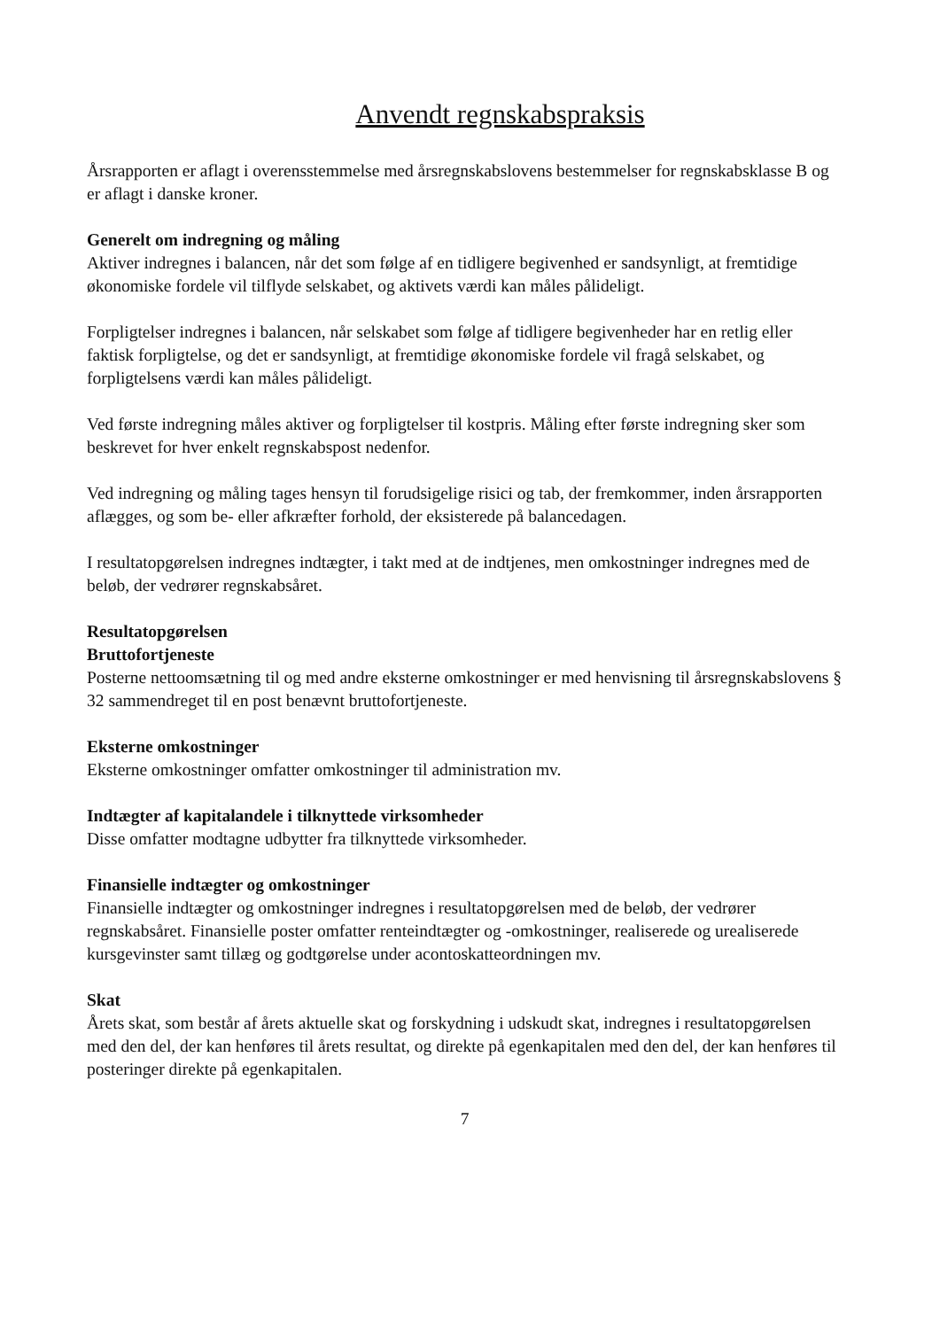Anvendt regnskabspraksis
Årsrapporten er aflagt i overensstemmelse med årsregnskabslovens bestemmelser for regnskabsklasse B og er aflagt i danske kroner.
Generelt om indregning og måling
Aktiver indregnes i balancen, når det som følge af en tidligere begivenhed er sandsynligt, at fremtidige økonomiske fordele vil tilflyde selskabet, og aktivets værdi kan måles pålideligt.
Forpligtelser indregnes i balancen, når selskabet som følge af tidligere begivenheder har en retlig eller faktisk forpligtelse, og det er sandsynligt, at fremtidige økonomiske fordele vil fragå selskabet, og forpligtelsens værdi kan måles pålideligt.
Ved første indregning måles aktiver og forpligtelser til kostpris. Måling efter første indregning sker som beskrevet for hver enkelt regnskabspost nedenfor.
Ved indregning og måling tages hensyn til forudsigelige risici og tab, der fremkommer, inden årsrapporten aflægges, og som be- eller afkræfter forhold, der eksisterede på balancedagen.
I resultatopgørelsen indregnes indtægter, i takt med at de indtjenes, men omkostninger indregnes med de beløb, der vedrører regnskabsåret.
Resultatopgørelsen
Bruttofortjeneste
Posterne nettoomsætning til og med andre eksterne omkostninger er med henvisning til årsregnskabslovens § 32 sammendreget til en post benævnt bruttofortjeneste.
Eksterne omkostninger
Eksterne omkostninger omfatter omkostninger til administration mv.
Indtægter af kapitalandele i tilknyttede virksomheder
Disse omfatter modtagne udbytter fra tilknyttede virksomheder.
Finansielle indtægter og omkostninger
Finansielle indtægter og omkostninger indregnes i resultatopgørelsen med de beløb, der vedrører regnskabsåret. Finansielle poster omfatter renteindtægter og -omkostninger, realiserede og urealiserede kursgevinster samt tillæg og godtgørelse under acontoskatteordningen mv.
Skat
Årets skat, som består af årets aktuelle skat og forskydning i udskudt skat, indregnes i resultatopgørelsen med den del, der kan henføres til årets resultat, og direkte på egenkapitalen med den del, der kan henføres til posteringer direkte på egenkapitalen.
7